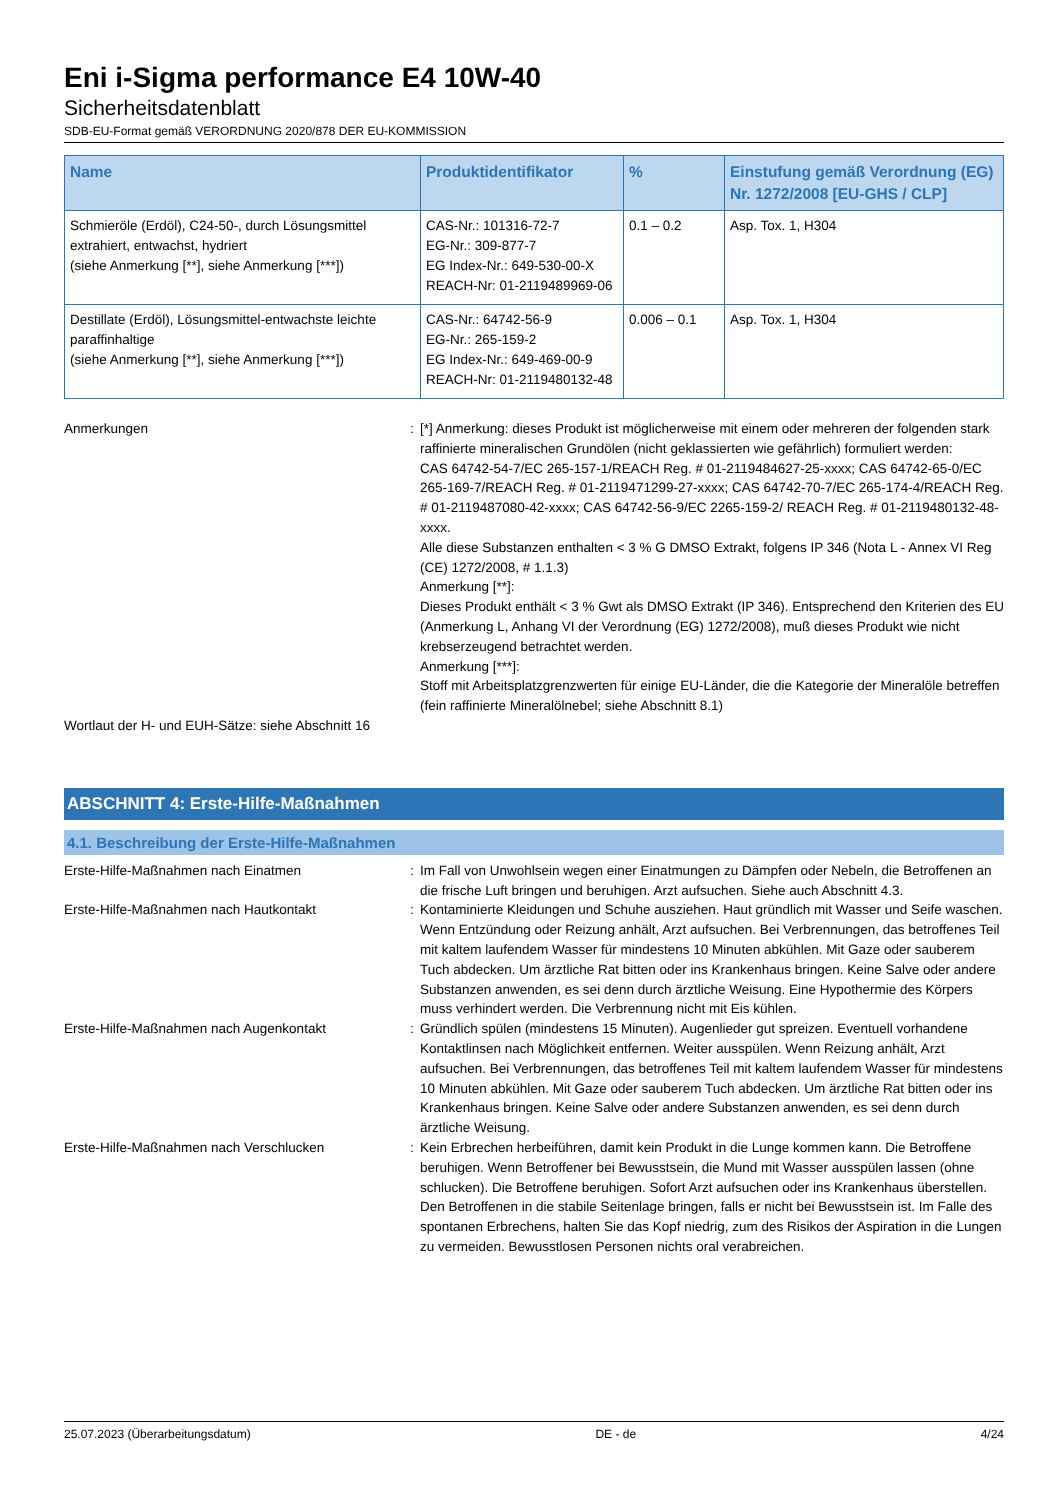Eni i-Sigma performance E4 10W-40
Sicherheitsdatenblatt
SDB-EU-Format gemäß VERORDNUNG 2020/878 DER EU-KOMMISSION
| Name | Produktidentifikator | % | Einstufung gemäß Verordnung (EG) Nr. 1272/2008 [EU-GHS / CLP] |
| --- | --- | --- | --- |
| Schmieröle (Erdöl), C24-50-, durch Lösungsmittel extrahiert, entwachst, hydriert (siehe Anmerkung [**], siehe Anmerkung [***]) | CAS-Nr.: 101316-72-7 EG-Nr.: 309-877-7 EG Index-Nr.: 649-530-00-X REACH-Nr: 01-2119489969-06 | 0.1 – 0.2 | Asp. Tox. 1, H304 |
| Destillate (Erdöl), Lösungsmittel-entwachste leichte paraffinhaltige (siehe Anmerkung [**], siehe Anmerkung [***]) | CAS-Nr.: 64742-56-9 EG-Nr.: 265-159-2 EG Index-Nr.: 649-469-00-9 REACH-Nr: 01-2119480132-48 | 0.006 – 0.1 | Asp. Tox. 1, H304 |
Anmerkungen : [*] Anmerkung: dieses Produkt ist möglicherweise mit einem oder mehreren der folgenden stark raffinierte mineralischen Grundölen (nicht geklassierten wie gefährlich) formuliert werden:
CAS 64742-54-7/EC 265-157-1/REACH Reg. # 01-2119484627-25-xxxx; CAS 64742-65-0/EC 265-169-7/REACH Reg. # 01-2119471299-27-xxxx; CAS 64742-70-7/EC 265-174-4/REACH Reg. # 01-2119487080-42-xxxx; CAS 64742-56-9/EC 2265-159-2/ REACH Reg. # 01-2119480132-48-xxxx.
Alle diese Substanzen enthalten < 3 % G DMSO Extrakt, folgens IP 346 (Nota L - Annex VI Reg (CE) 1272/2008, # 1.1.3)
Anmerkung [**]:
Dieses Produkt enthält < 3 % Gwt als DMSO Extrakt (IP 346). Entsprechend den Kriterien des EU (Anmerkung L, Anhang VI der Verordnung (EG) 1272/2008), muß dieses Produkt wie nicht krebserzeugend betrachtet werden.
Anmerkung [***]:
Stoff mit Arbeitsplatzgrenzwerten für einige EU-Länder, die die Kategorie der Mineralöle betreffen (fein raffinierte Mineralölnebel; siehe Abschnitt 8.1)
Wortlaut der H- und EUH-Sätze: siehe Abschnitt 16
ABSCHNITT 4: Erste-Hilfe-Maßnahmen
4.1. Beschreibung der Erste-Hilfe-Maßnahmen
Erste-Hilfe-Maßnahmen nach Einatmen : Im Fall von Unwohlsein wegen einer Einatmungen zu Dämpfen oder Nebeln, die Betroffenen an die frische Luft bringen und beruhigen. Arzt aufsuchen. Siehe auch Abschnitt 4.3.
Erste-Hilfe-Maßnahmen nach Hautkontakt : Kontaminierte Kleidungen und Schuhe ausziehen. Haut gründlich mit Wasser und Seife waschen. Wenn Entzündung oder Reizung anhält, Arzt aufsuchen. Bei Verbrennungen, das betroffenes Teil mit kaltem laufendem Wasser für mindestens 10 Minuten abkühlen. Mit Gaze oder sauberem Tuch abdecken. Um ärztliche Rat bitten oder ins Krankenhaus bringen. Keine Salve oder andere Substanzen anwenden, es sei denn durch ärztliche Weisung. Eine Hypothermie des Körpers muss verhindert werden. Die Verbrennung nicht mit Eis kühlen.
Erste-Hilfe-Maßnahmen nach Augenkontakt : Gründlich spülen (mindestens 15 Minuten). Augenlieder gut spreizen. Eventuell vorhandene Kontaktlinsen nach Möglichkeit entfernen. Weiter ausspülen. Wenn Reizung anhält, Arzt aufsuchen. Bei Verbrennungen, das betroffenes Teil mit kaltem laufendem Wasser für mindestens 10 Minuten abkühlen. Mit Gaze oder sauberem Tuch abdecken. Um ärztliche Rat bitten oder ins Krankenhaus bringen. Keine Salve oder andere Substanzen anwenden, es sei denn durch ärztliche Weisung.
Erste-Hilfe-Maßnahmen nach Verschlucken : Kein Erbrechen herbeiführen, damit kein Produkt in die Lunge kommen kann. Die Betroffene beruhigen. Wenn Betroffener bei Bewusstsein, die Mund mit Wasser ausspülen lassen (ohne schlucken). Die Betroffene beruhigen. Sofort Arzt aufsuchen oder ins Krankenhaus überstellen. Den Betroffenen in die stabile Seitenlage bringen, falls er nicht bei Bewusstsein ist. Im Falle des spontanen Erbrechens, halten Sie das Kopf niedrig, zum des Risikos der Aspiration in die Lungen zu vermeiden. Bewusstlosen Personen nichts oral verabreichen.
25.07.2023 (Überarbeitungsdatum) DE - de 4/24